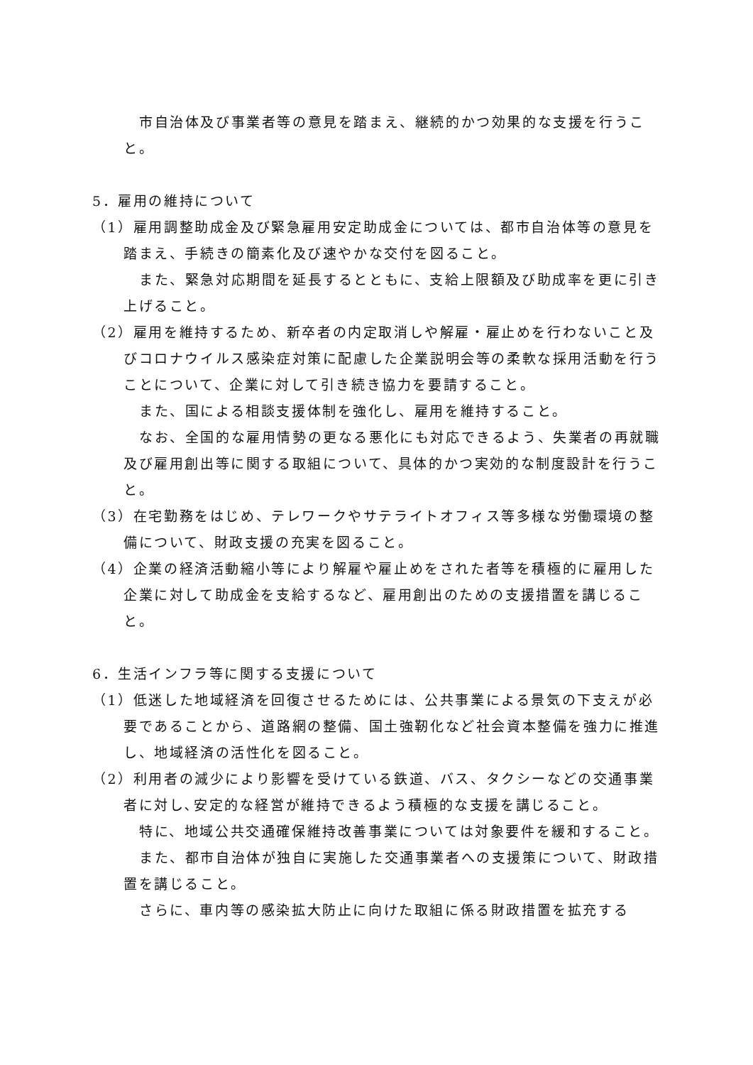市自治体及び事業者等の意見を踏まえ、継続的かつ効果的な支援を行うこと。
5．雇用の維持について
（1）雇用調整助成金及び緊急雇用安定助成金については、都市自治体等の意見を踏まえ、手続きの簡素化及び速やかな交付を図ること。
また、緊急対応期間を延長するとともに、支給上限額及び助成率を更に引き上げること。
（2）雇用を維持するため、新卒者の内定取消しや解雇・雇止めを行わないこと及びコロナウイルス感染症対策に配慮した企業説明会等の柔軟な採用活動を行うことについて、企業に対して引き続き協力を要請すること。
また、国による相談支援体制を強化し、雇用を維持すること。
なお、全国的な雇用情勢の更なる悪化にも対応できるよう、失業者の再就職及び雇用創出等に関する取組について、具体的かつ実効的な制度設計を行うこと。
（3）在宅勤務をはじめ、テレワークやサテライトオフィス等多様な労働環境の整備について、財政支援の充実を図ること。
（4）企業の経済活動縮小等により解雇や雇止めをされた者等を積極的に雇用した企業に対して助成金を支給するなど、雇用創出のための支援措置を講じること。
6．生活インフラ等に関する支援について
（1）低迷した地域経済を回復させるためには、公共事業による景気の下支えが必要であることから、道路網の整備、国土強靭化など社会資本整備を強力に推進し、地域経済の活性化を図ること。
（2）利用者の減少により影響を受けている鉄道、バス、タクシーなどの交通事業者に対し､安定的な経営が維持できるよう積極的な支援を講じること。
特に、地域公共交通確保維持改善事業については対象要件を緩和すること。
また、都市自治体が独自に実施した交通事業者への支援策について、財政措置を講じること。
さらに、車内等の感染拡大防止に向けた取組に係る財政措置を拡充する